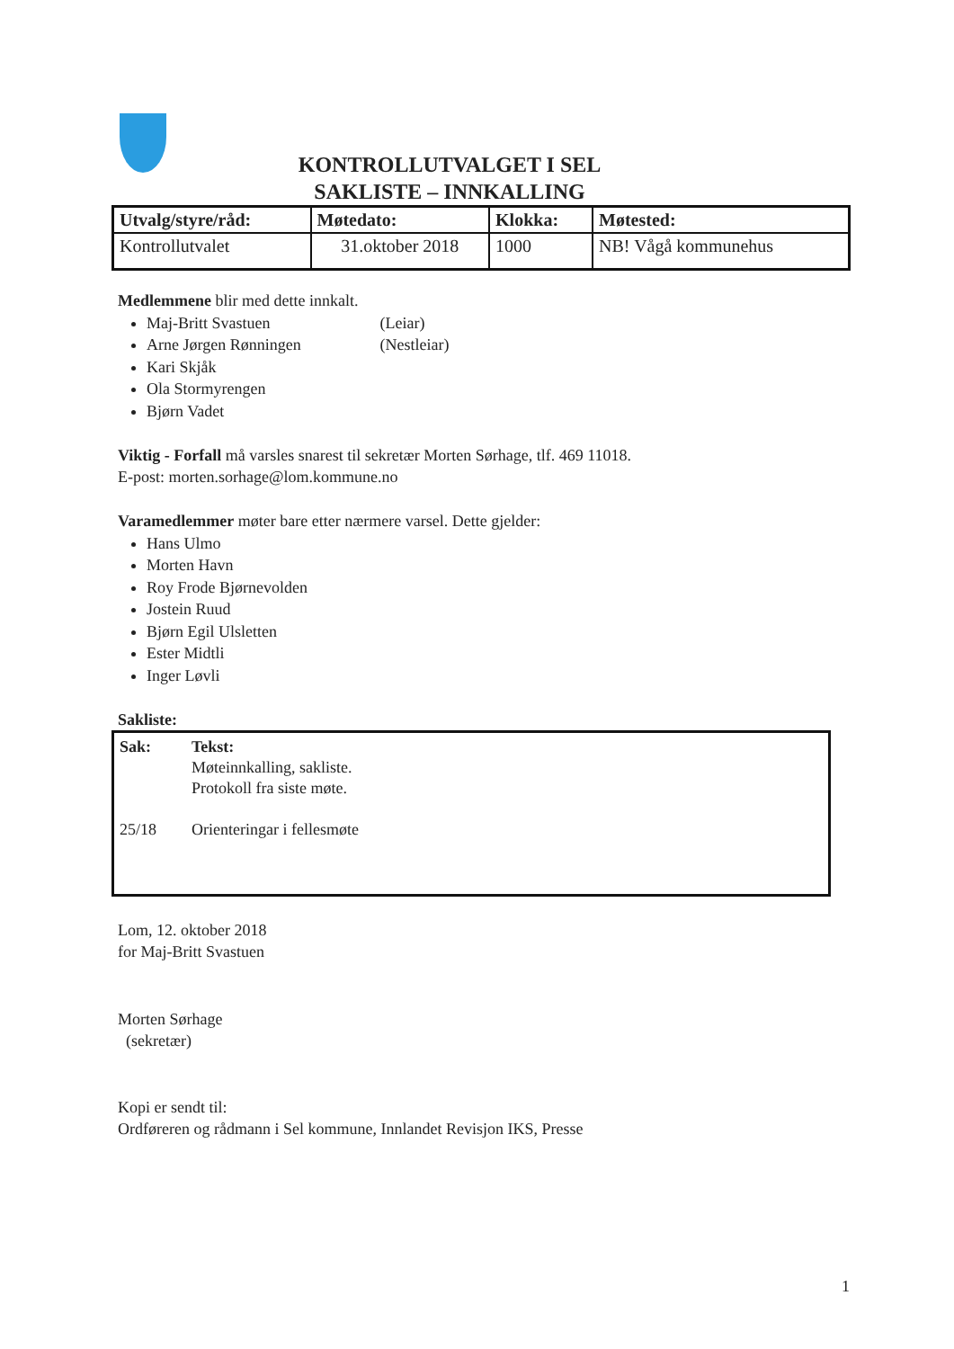KONTROLLUTVALGET I SEL
SAKLISTE – INNKALLING
| Utvalg/styre/råd: | Møtedato: | Klokka: | Møtested: |
| --- | --- | --- | --- |
| Kontrollutvalet | 31.oktober 2018 | 1000 | NB! Vågå kommunehus |
Medlemmene blir med dette innkalt.
Maj-Britt Svastuen (Leiar)
Arne Jørgen Rønningen (Nestleiar)
Kari Skjåk
Ola Stormyrengen
Bjørn Vadet
Viktig - Forfall må varsles snarest til sekretær Morten Sørhage, tlf. 469 11018.
E-post: morten.sorhage@lom.kommune.no
Varamedlemmer møter bare etter nærmere varsel. Dette gjelder:
Hans Ulmo
Morten Havn
Roy Frode Bjørnevolden
Jostein Ruud
Bjørn Egil Ulsletten
Ester Midtli
Inger Løvli
Sakliste:
| Sak: | Tekst: |
| --- | --- |
| | Møteinnkalling, sakliste. |
| | Protokoll fra siste møte. |
| 25/18 | Orienteringar i fellesmøte |
Lom, 12. oktober 2018
for Maj-Britt Svastuen
Morten Sørhage
(sekretær)
Kopi er sendt til:
Ordføreren og rådmann i Sel kommune, Innlandet Revisjon IKS, Presse
1